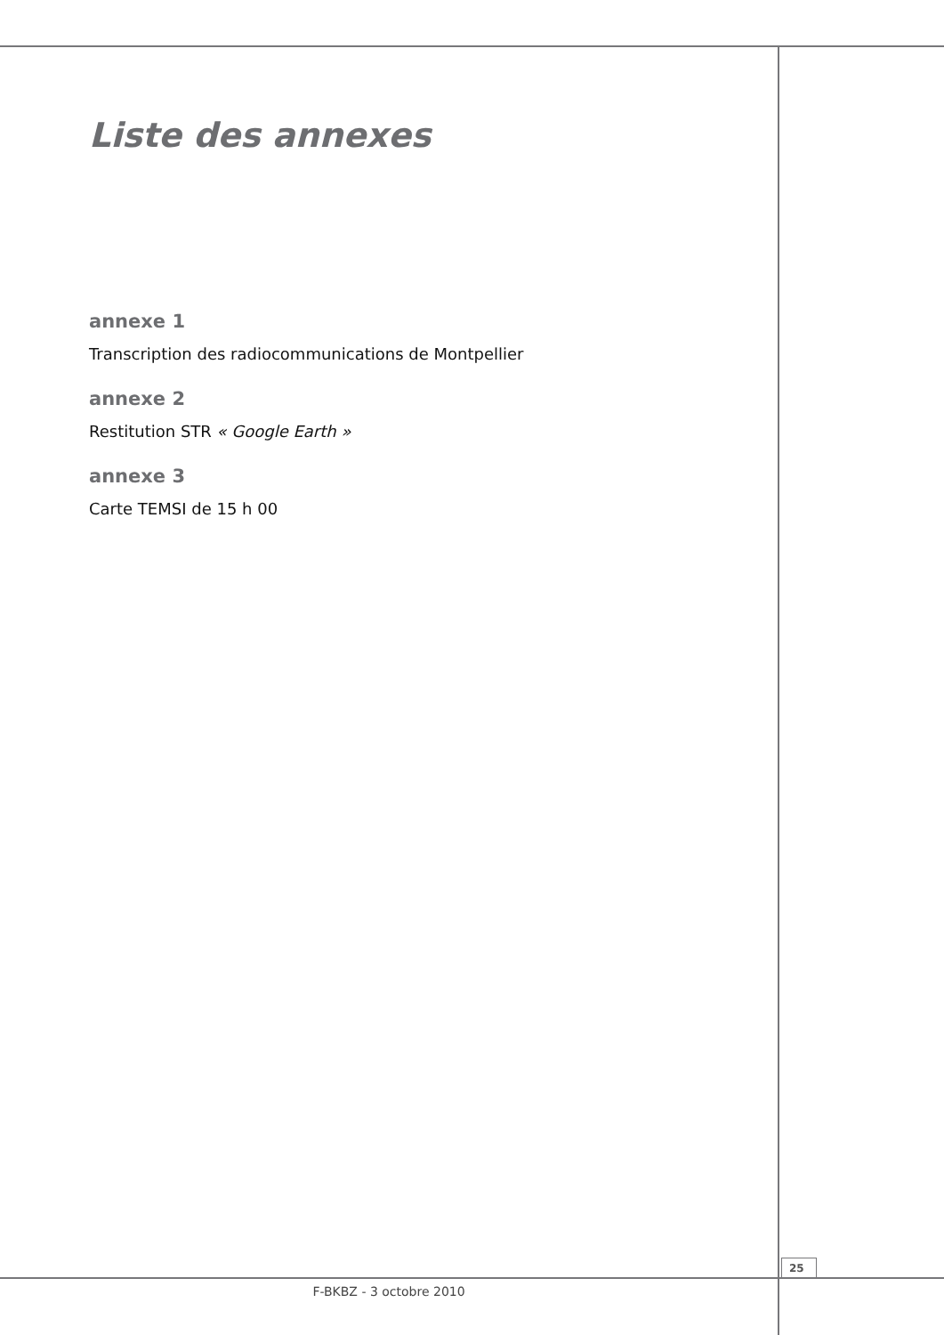Liste des annexes
annexe 1
Transcription des radiocommunications de Montpellier
annexe 2
Restitution STR « Google Earth »
annexe 3
Carte TEMSI de 15 h 00
25
F-BKBZ - 3 octobre 2010